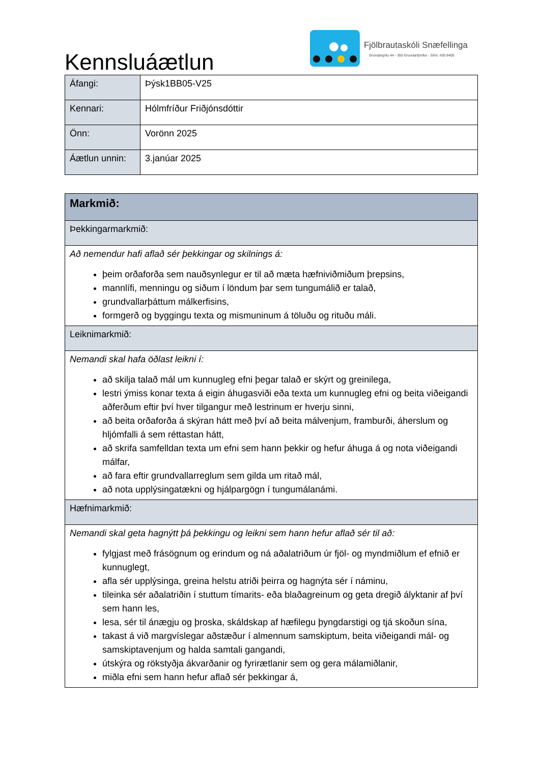Kennsluáætlun
Fjölbrautaskóli Snæfellinga
Grundargötu 44 - 350 Grundarfjörður - Sími: 430 8400
| Áfangi: | Þýsk1BB05-V25 |
| Kennari: | Hólmfríður Friðjónsdóttir |
| Önn: | Vorönn 2025 |
| Áætlun unnin: | 3.janúar 2025 |
| Markmið: |
| Þekkingarmarkmið: |
| Að nemendur hafi aflað sér þekkingar og skilnings á: þeim orðaforða sem nauðsynlegur er til að mæta hæfniviðmiðum þrepsins, mannlífi, menningu og siðum í löndum þar sem tungumálið er talað, grundvallarþáttum málkerfisins, formgerð og byggingu texta og mismuninum á töluðu og rituðu máli. |
| Leiknimarkmið: |
| Nemandi skal hafa öðlast leikni í: að skilja talað mál um kunnugleg efni þegar talað er skýrt og greinilega, lestri ýmiss konar texta á eigin áhugasviði eða texta um kunnugleg efni og beita viðeigandi aðferðum eftir því hver tilgangur með lestrinum er hverju sinni, að beita orðaforða á skýran hátt með því að beita málvenjum, framburði, áherslum og hljómfalli á sem réttastan hátt, að skrifa samfelldan texta um efni sem hann þekkir og hefur áhuga á og nota viðeigandi málfar, að fara eftir grundvallarreglum sem gilda um ritað mál, að nota upplýsingatækni og hjálpargögn í tungumálanámi. |
| Hæfnimarkmið: |
| Nemandi skal geta hagnýtt þá þekkingu og leikni sem hann hefur aflað sér til að: fylgjast með frásögnum og erindum og ná aðalatriðum úr fjöl- og myndmiðlum ef efnið er kunnuglegt, afla sér upplýsinga, greina helstu atriði þeirra og hagnýta sér í náminu, tileinka sér aðalatriðin í stuttum tímarits- eða blaðagreinum og geta dregið ályktanir af því sem hann les, lesa, sér til ánægju og þroska, skáldskap af hæfilegu þyngdarstigi og tjá skoðun sína, takast á við margvíslegar aðstæður í almennum samskiptum, beita viðeigandi mál- og samskiptavenjum og halda samtali gangandi, útskýra og rökstyðja ákvarðanir og fyrirætlanir sem og gera málamiðlanir, miðla efni sem hann hefur aflað sér þekkingar á, |